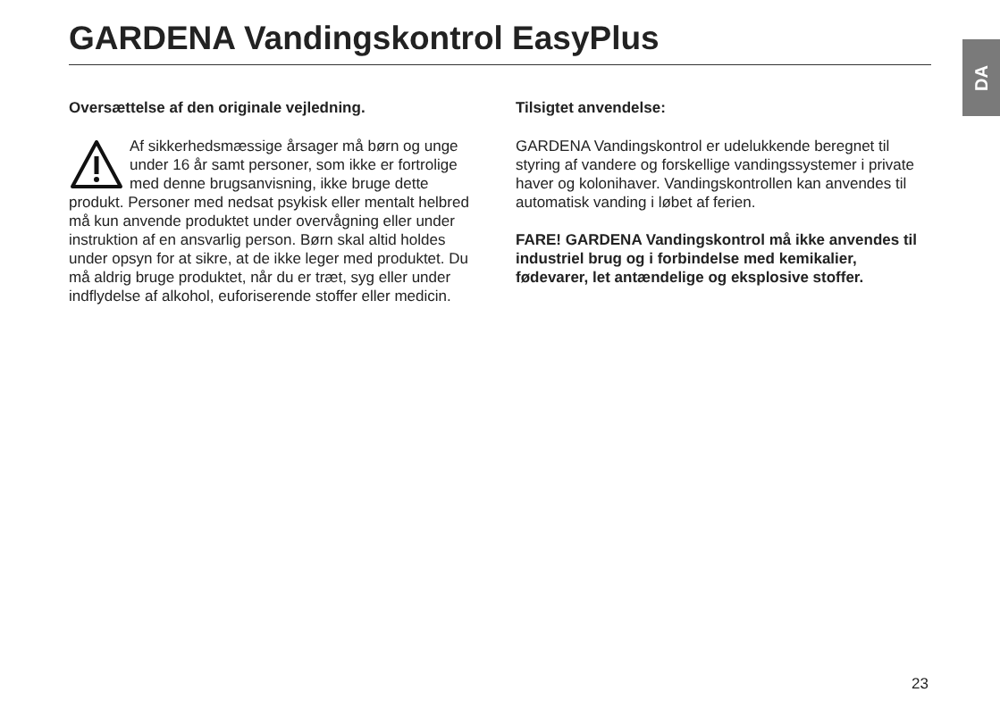GARDENA Vandingskontrol EasyPlus DA
Oversættelse af den originale vejledning.
Af sikkerhedsmæssige årsager må børn og unge under 16 år samt personer, som ikke er fortrolige med denne brugsanvisning, ikke bruge dette produkt. Personer med nedsat psykisk eller mentalt helbred må kun anvende produktet under overvågning eller under instruktion af en ansvarlig person. Børn skal altid holdes under opsyn for at sikre, at de ikke leger med produktet. Du må aldrig bruge produktet, når du er træt, syg eller under indflydelse af alkohol, euforiserende stoffer eller medicin.
Tilsigtet anvendelse:
GARDENA Vandingskontrol er udelukkende beregnet til styring af vandere og forskellige vandingssystemer i private haver og kolonihaver. Vandingskontrollen kan anvendes til automatisk vanding i løbet af ferien.
FARE! GARDENA Vandingskontrol må ikke anvendes til industriel brug og i forbindelse med kemikalier, fødevarer, let antændelige og eksplosive stoffer.
23